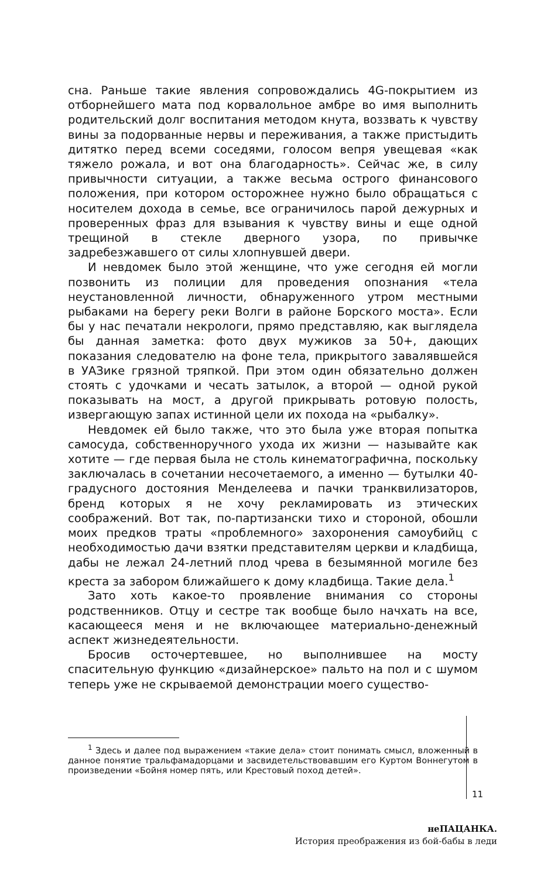сна. Раньше такие явления сопровождались 4G-покрытием из отборнейшего мата под корвалольное амбре во имя выполнить родительский долг воспитания методом кнута, воззвать к чувству вины за подорванные нервы и переживания, а также пристыдить дитятко перед всеми соседями, голосом вепря увещевая «как тяжело рожала, и вот она благодарность». Сейчас же, в силу привычности ситуации, а также весьма острого финансового положения, при котором осторожнее нужно было обращаться с носителем дохода в семье, все ограничилось парой дежурных и проверенных фраз для взывания к чувству вины и еще одной трещиной в стекле дверного узора, по привычке задребезжавшего от силы хлопнувшей двери.
И невдомек было этой женщине, что уже сегодня ей могли позвонить из полиции для проведения опознания «тела неустановленной личности, обнаруженного утром местными рыбаками на берегу реки Волги в районе Борского моста». Если бы у нас печатали некрологи, прямо представляю, как выглядела бы данная заметка: фото двух мужиков за 50+, дающих показания следователю на фоне тела, прикрытого завалявшейся в УАЗике грязной тряпкой. При этом один обязательно должен стоять с удочками и чесать затылок, а второй — одной рукой показывать на мост, а другой прикрывать ротовую полость, извергающую запах истинной цели их похода на «рыбалку».
Невдомек ей было также, что это была уже вторая попытка самосуда, собственноручного ухода их жизни — называйте как хотите — где первая была не столь кинематографична, поскольку заключалась в сочетании несочетаемого, а именно — бутылки 40-градусного достояния Менделеева и пачки транквилизаторов, бренд которых я не хочу рекламировать из этических соображений. Вот так, по-партизански тихо и стороной, обошли моих предков траты «проблемного» захоронения самоубийц с необходимостью дачи взятки представителям церкви и кладбища, дабы не лежал 24-летний плод чрева в безымянной могиле без креста за забором ближайшего к дому кладбища. Такие дела.<sup>1</sup>
Зато хоть какое-то проявление внимания со стороны родственников. Отцу и сестре так вообще было начхать на все, касающееся меня и не включающее материально-денежный аспект жизнедеятельности.
Бросив осточертевшее, но выполнившее на мосту спасительную функцию «дизайнерское» пальто на пол и с шумом теперь уже не скрываемой демонстрации моего существо-
<sup>1</sup> Здесь и далее под выражением «такие дела» стоит понимать смысл, вложенный в данное понятие тральфамадорцами и засвидетельствовавшим его Куртом Воннегутом в произведении «Бойня номер пять, или Крестовый поход детей».
11
неПАЦАНКА.
История преображения из бой-бабы в леди